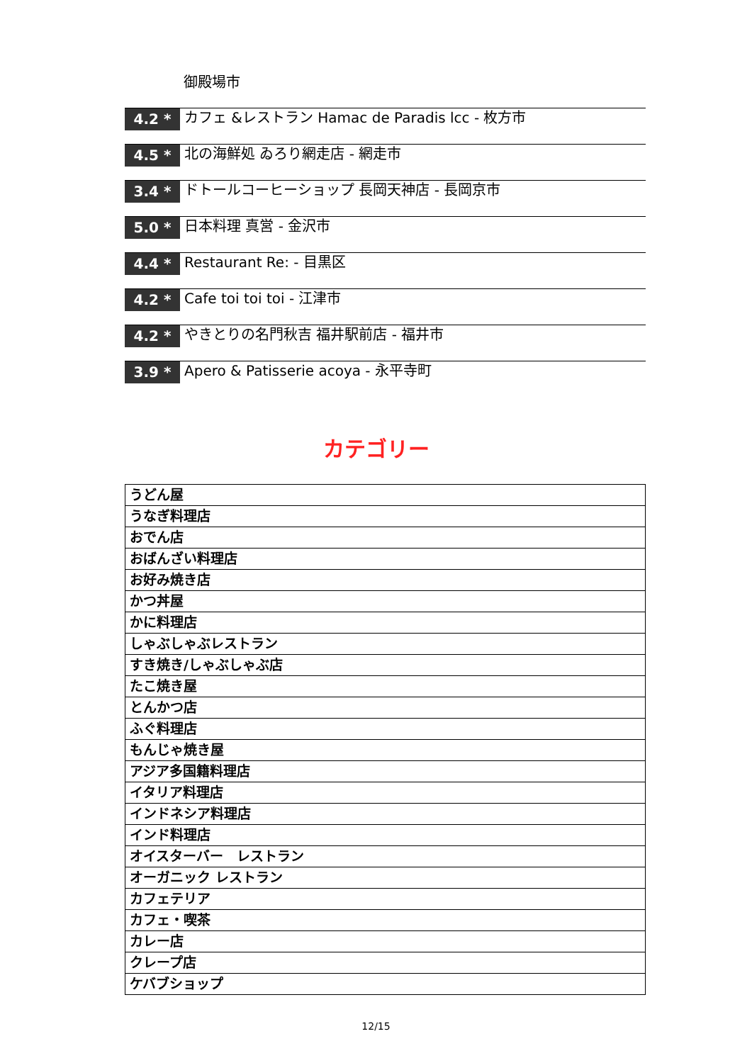御殿場市
4.2 *
カフェ &レストラン Hamac de Paradis lcc - 枚方市
4.5 *
北の海鮮処 ゐろり網走店 - 網走市
3.4 *
ドトールコーヒーショップ 長岡天神店 - 長岡京市
5.0 *
日本料理 真営 - 金沢市
4.4 *
Restaurant Re: - 目黒区
4.2 *
Cafe toi toi toi - 江津市
4.2 *
やきとりの名門秋吉 福井駅前店 - 福井市
3.9 *
Apero & Patisserie acoya - 永平寺町
カテゴリー
| うどん屋 |
| うなぎ料理店 |
| おでん店 |
| おばんざい料理店 |
| お好み焼き店 |
| かつ丼屋 |
| かに料理店 |
| しゃぶしゃぶレストラン |
| すき焼き/しゃぶしゃぶ店 |
| たこ焼き屋 |
| とんかつ店 |
| ふぐ料理店 |
| もんじゃ焼き屋 |
| アジア多国籍料理店 |
| イタリア料理店 |
| インドネシア料理店 |
| インド料理店 |
| オイスターバー レストラン |
| オーガニック レストラン |
| カフェテリア |
| カフェ・喫茶 |
| カレー店 |
| クレープ店 |
| ケバブショップ |
12/15